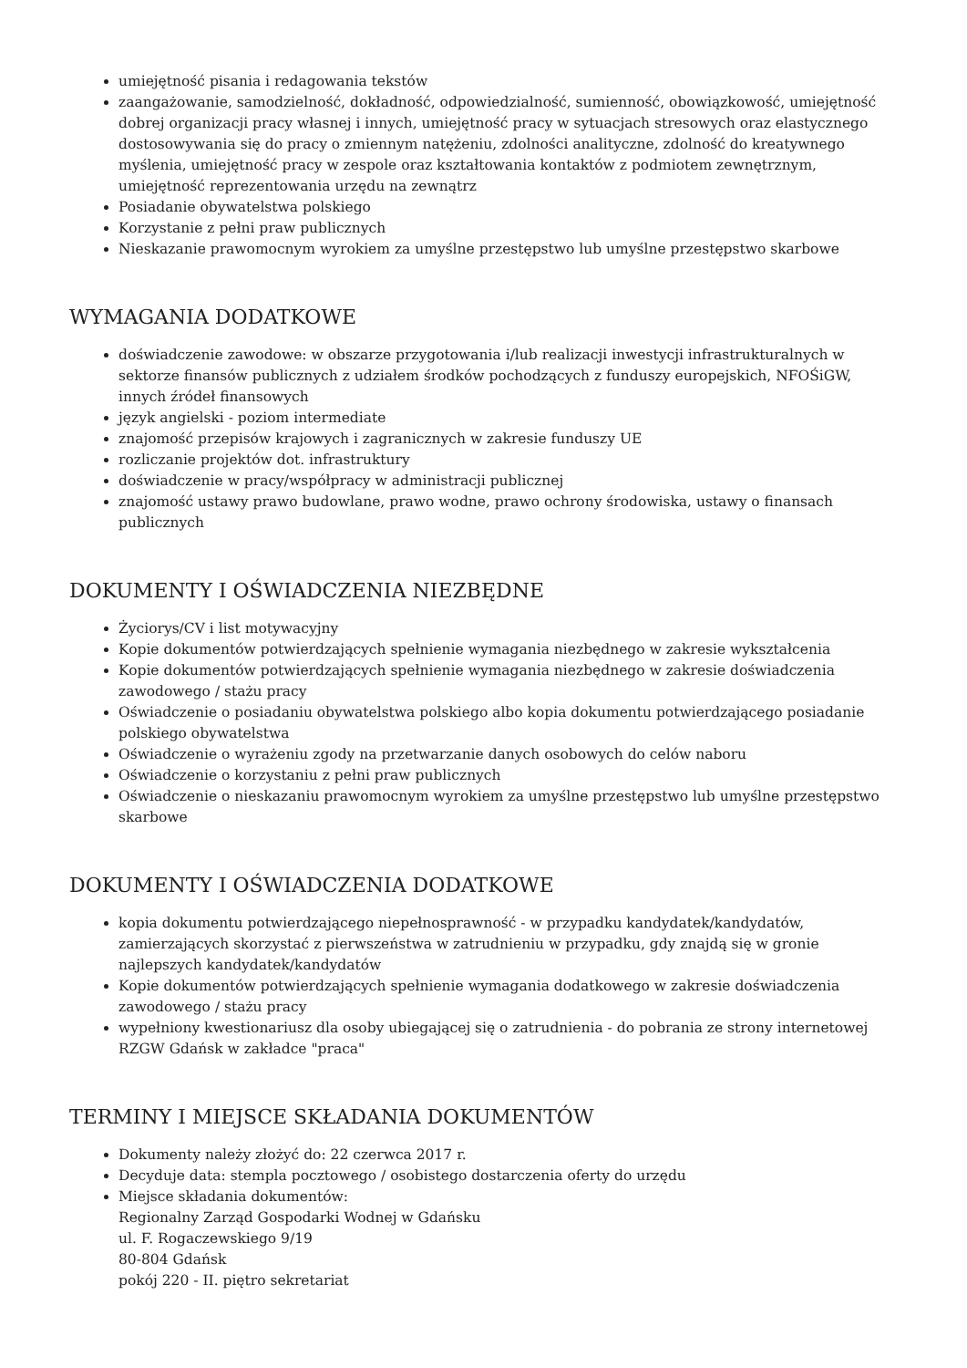umiejętność pisania i redagowania tekstów
zaangażowanie, samodzielność, dokładność, odpowiedzialność, sumienność, obowiązkowość, umiejętność dobrej organizacji pracy własnej i innych, umiejętność pracy w sytuacjach stresowych oraz elastycznego dostosowywania się do pracy o zmiennym natężeniu, zdolności analityczne, zdolność do kreatywnego myślenia, umiejętność pracy w zespole oraz kształtowania kontaktów z podmiotem zewnętrznym, umiejętność reprezentowania urzędu na zewnątrz
Posiadanie obywatelstwa polskiego
Korzystanie z pełni praw publicznych
Nieskazanie prawomocnym wyrokiem za umyślne przestępstwo lub umyślne przestępstwo skarbowe
WYMAGANIA DODATKOWE
doświadczenie zawodowe: w obszarze przygotowania i/lub realizacji inwestycji infrastrukturalnych w sektorze finansów publicznych z udziałem środków pochodzących z funduszy europejskich, NFOŚiGW, innych źródeł finansowych
język angielski - poziom intermediate
znajomość przepisów krajowych i zagranicznych w zakresie funduszy UE
rozliczanie projektów dot. infrastruktury
doświadczenie w pracy/współpracy w administracji publicznej
znajomość ustawy prawo budowlane, prawo wodne, prawo ochrony środowiska, ustawy o finansach publicznych
DOKUMENTY I OŚWIADCZENIA NIEZBĘDNE
Życiorys/CV i list motywacyjny
Kopie dokumentów potwierdzających spełnienie wymagania niezbędnego w zakresie wykształcenia
Kopie dokumentów potwierdzających spełnienie wymagania niezbędnego w zakresie doświadczenia zawodowego / stażu pracy
Oświadczenie o posiadaniu obywatelstwa polskiego albo kopia dokumentu potwierdzającego posiadanie polskiego obywatelstwa
Oświadczenie o wyrażeniu zgody na przetwarzanie danych osobowych do celów naboru
Oświadczenie o korzystaniu z pełni praw publicznych
Oświadczenie o nieskazaniu prawomocnym wyrokiem za umyślne przestępstwo lub umyślne przestępstwo skarbowe
DOKUMENTY I OŚWIADCZENIA DODATKOWE
kopia dokumentu potwierdzającego niepełnosprawność - w przypadku kandydatek/kandydatów, zamierzających skorzystać z pierwszeństwa w zatrudnieniu w przypadku, gdy znajdą się w gronie najlepszych kandydatek/kandydatów
Kopie dokumentów potwierdzających spełnienie wymagania dodatkowego w zakresie doświadczenia zawodowego / stażu pracy
wypełniony kwestionariusz dla osoby ubiegającej się o zatrudnienia - do pobrania ze strony internetowej RZGW Gdańsk w zakładce "praca"
TERMINY I MIEJSCE SKŁADANIA DOKUMENTÓW
Dokumenty należy złożyć do: 22 czerwca 2017 r.
Decyduje data: stempla pocztowego / osobistego dostarczenia oferty do urzędu
Miejsce składania dokumentów:
Regionalny Zarząd Gospodarki Wodnej w Gdańsku
ul. F. Rogaczewskiego 9/19
80-804 Gdańsk
pokój 220 - II. piętro sekretariat